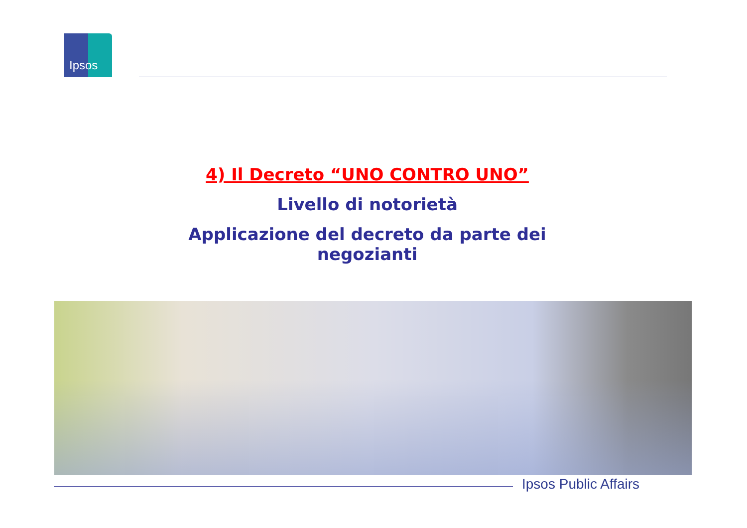Ipsos
4) Il Decreto “UNO CONTRO UNO”
Livello di notorietà
Applicazione del decreto da parte dei negozianti
Ipsos Public Affairs